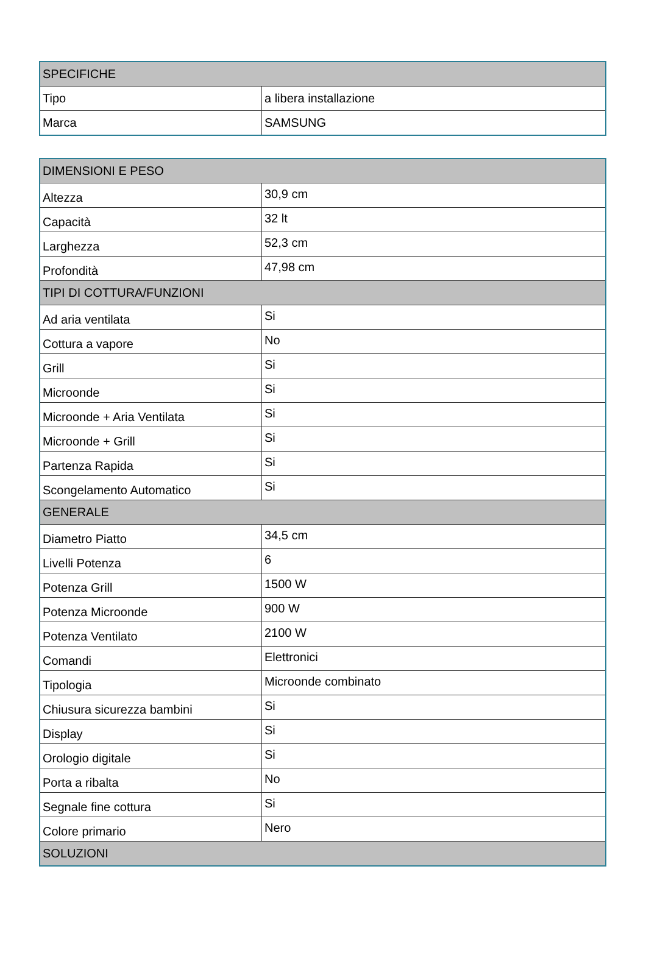| SPECIFICHE | |
| --- | --- |
| Tipo | a libera installazione |
| Marca | SAMSUNG |
| DIMENSIONI E PESO | |
| --- | --- |
| Altezza | 30,9 cm |
| Capacità | 32 lt |
| Larghezza | 52,3 cm |
| Profondità | 47,98 cm |
| TIPI DI COTTURA/FUNZIONI | |
| Ad aria ventilata | Si |
| Cottura a vapore | No |
| Grill | Si |
| Microonde | Si |
| Microonde + Aria Ventilata | Si |
| Microonde + Grill | Si |
| Partenza Rapida | Si |
| Scongelamento Automatico | Si |
| GENERALE | |
| Diametro Piatto | 34,5 cm |
| Livelli Potenza | 6 |
| Potenza Grill | 1500 W |
| Potenza Microonde | 900 W |
| Potenza Ventilato | 2100 W |
| Comandi | Elettronici |
| Tipologia | Microonde combinato |
| Chiusura sicurezza bambini | Si |
| Display | Si |
| Orologio digitale | Si |
| Porta a ribalta | No |
| Segnale fine cottura | Si |
| Colore primario | Nero |
| SOLUZIONI | |